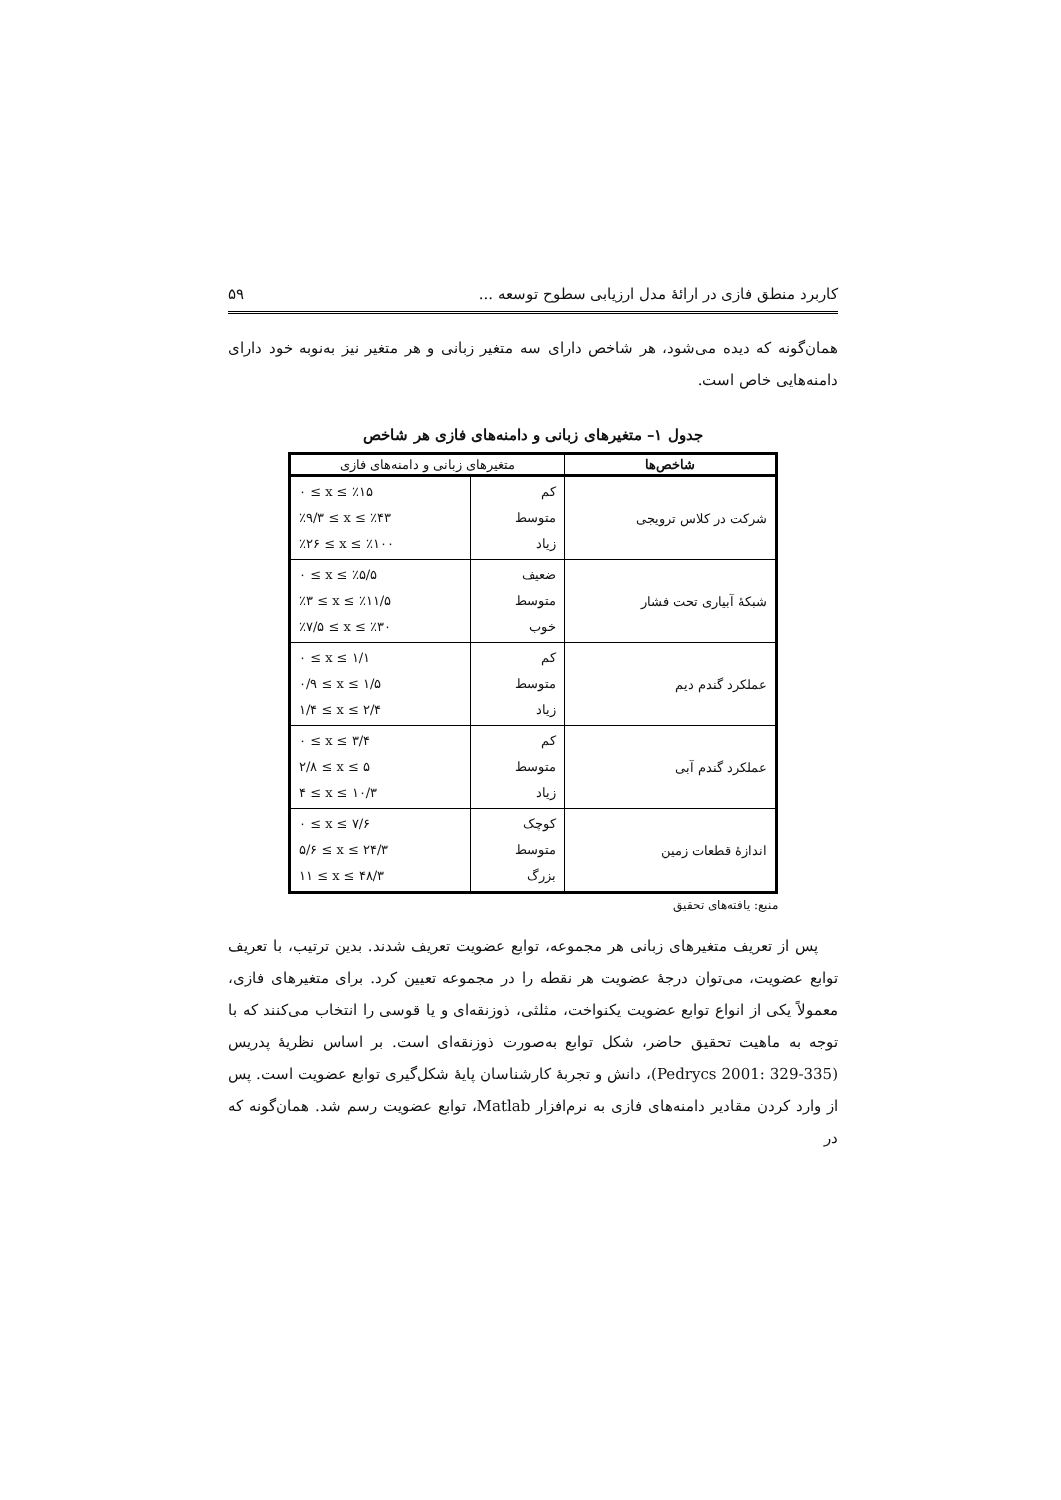کاربرد منطق فازی در ارائهٔ مدل ارزیابی سطوح توسعه ... ۵۹
همان‌گونه که دیده می‌شود، هر شاخص دارای سه متغیر زبانی و هر متغیر نیز به‌نوبه خود دارای دامنه‌هایی خاص است.
جدول ۱– متغیرهای زبانی و دامنه‌های فازی هر شاخص
| شاخص‌ها | متغیرهای زبانی و دامنه‌های فازی | |
| --- | --- | --- |
| شرکت در کلاس ترویجی | کم متوسط زیاد | ۰ ≤ x ≤ ٪۱۵ ٪۹/۳ ≤ x ≤ ٪۴۳ ٪۲۶ ≤ x ≤ ٪۱۰۰ |
| شبکهٔ آبیاری تحت فشار | ضعیف متوسط خوب | ۰ ≤ x ≤ ٪۵/۵ ٪۳ ≤ x ≤ ٪۱۱/۵ ٪۷/۵ ≤ x ≤ ٪۳۰ |
| عملکرد گندم دیم | کم متوسط زیاد | ۰ ≤ x ≤ ۱/۱ ۰/۹ ≤ x ≤ ۱/۵ ۱/۴ ≤ x ≤ ۲/۴ |
| عملکرد گندم آبی | کم متوسط زیاد | ۰ ≤ x ≤ ۳/۴ ۲/۸ ≤ x ≤ ۵ ۴ ≤ x ≤ ۱۰/۳ |
| اندازهٔ قطعات زمین | کوچک متوسط بزرگ | ۰ ≤ x ≤ ۷/۶ ۵/۶ ≤ x ≤ ۲۴/۳ ۱۱ ≤ x ≤ ۴۸/۳ |
منبع: یافته‌های تحقیق
پس از تعریف متغیرهای زبانی هر مجموعه، توابع عضویت تعریف شدند. بدین ترتیب، با تعریف توابع عضویت، می‌توان درجهٔ عضویت هر نقطه را در مجموعه تعیین کرد. برای متغیرهای فازی، معمولاً یکی از انواع توابع عضویت یکنواخت، مثلثی، ذوزنقه‌ای و یا قوسی را انتخاب می‌کنند که با توجه به ماهیت تحقیق حاضر، شکل توابع به‌صورت ذوزنقه‌ای است. بر اساس نظریهٔ پدریس (Pedrycs 2001: 329-335)، دانش و تجربهٔ کارشناسان پایهٔ شکل‌گیری توابع عضویت است. پس از وارد کردن مقادیر دامنه‌های فازی به نرم‌افزار Matlab، توابع عضویت رسم شد. همان‌گونه که در